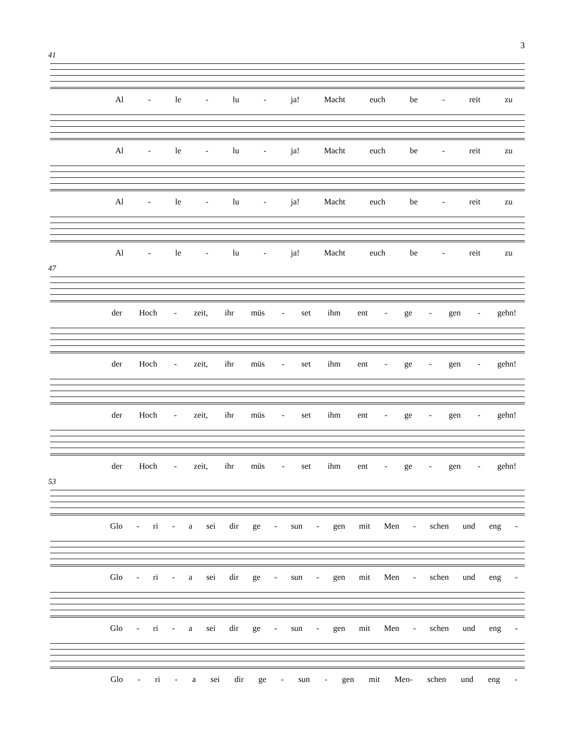3
41
Al - le - lu - ja! Macht euch be - reit zu
Al - le - lu - ja! Macht euch be - reit zu
Al - le - lu - ja! Macht euch be - reit zu
Al - le - lu - ja! Macht euch be - reit zu
47
der Hoch - zeit, ihr müs - set ihm ent - ge - gen - gehn!
der Hoch - zeit, ihr müs - set ihm ent - ge - gen - gehn!
der Hoch - zeit, ihr müs - set ihm ent - ge - gen - gehn!
der Hoch - zeit, ihr müs - set ihm ent - ge - gen - gehn!
53
Glo - ri - a sei dir ge - sun - gen mit Men - schen und eng -
Glo - ri - a sei dir ge - sun - gen mit Men - schen und eng -
Glo - ri - a sei dir ge - sun - gen mit Men - schen und eng -
Glo - ri - a sei dir ge - sun - gen mit Men- schen und eng -